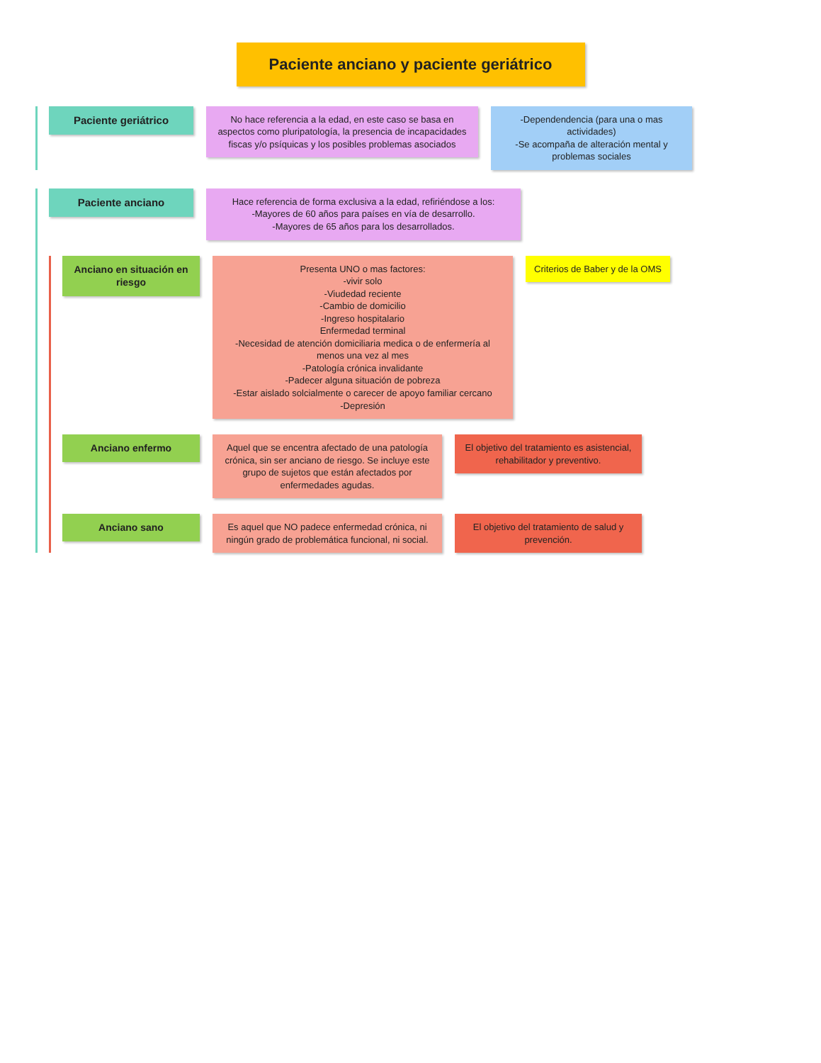Paciente anciano y paciente geriátrico
Paciente geriátrico
No hace referencia a la edad, en este caso se basa en aspectos como pluripatología, la presencia de incapacidades fiscas y/o psíquicas y los posibles problemas asociados
-Dependendencia (para una o mas actividades)
-Se acompaña de alteración mental y problemas sociales
Paciente anciano
Hace referencia de forma exclusiva a la edad, refiriéndose a los:
-Mayores de 60 años para países en vía de desarrollo.
-Mayores de 65 años para los desarrollados.
Anciano en situación en riesgo
Presenta UNO o mas factores:
-vivir solo
-Viudedad reciente
-Cambio de domicilio
-Ingreso hospitalario
Enfermedad terminal
-Necesidad de atención domiciliaria medica o de enfermería al menos una vez al mes
-Patología crónica invalidante
-Padecer alguna situación de pobreza
-Estar aislado solcialmente o carecer de apoyo familiar cercano
-Depresión
Criterios de Baber y de la OMS
Anciano enfermo Aquel que se encentra afectado de una patología crónica, sin ser anciano de riesgo. Se incluye este grupo de sujetos que están afectados por enfermedades agudas.
El objetivo del tratamiento es asistencial, rehabilitador y preventivo.
Anciano sano Es aquel que NO padece enfermedad crónica, ni ningún grado de problemática funcional, ni social.
El objetivo del tratamiento de salud y prevención.